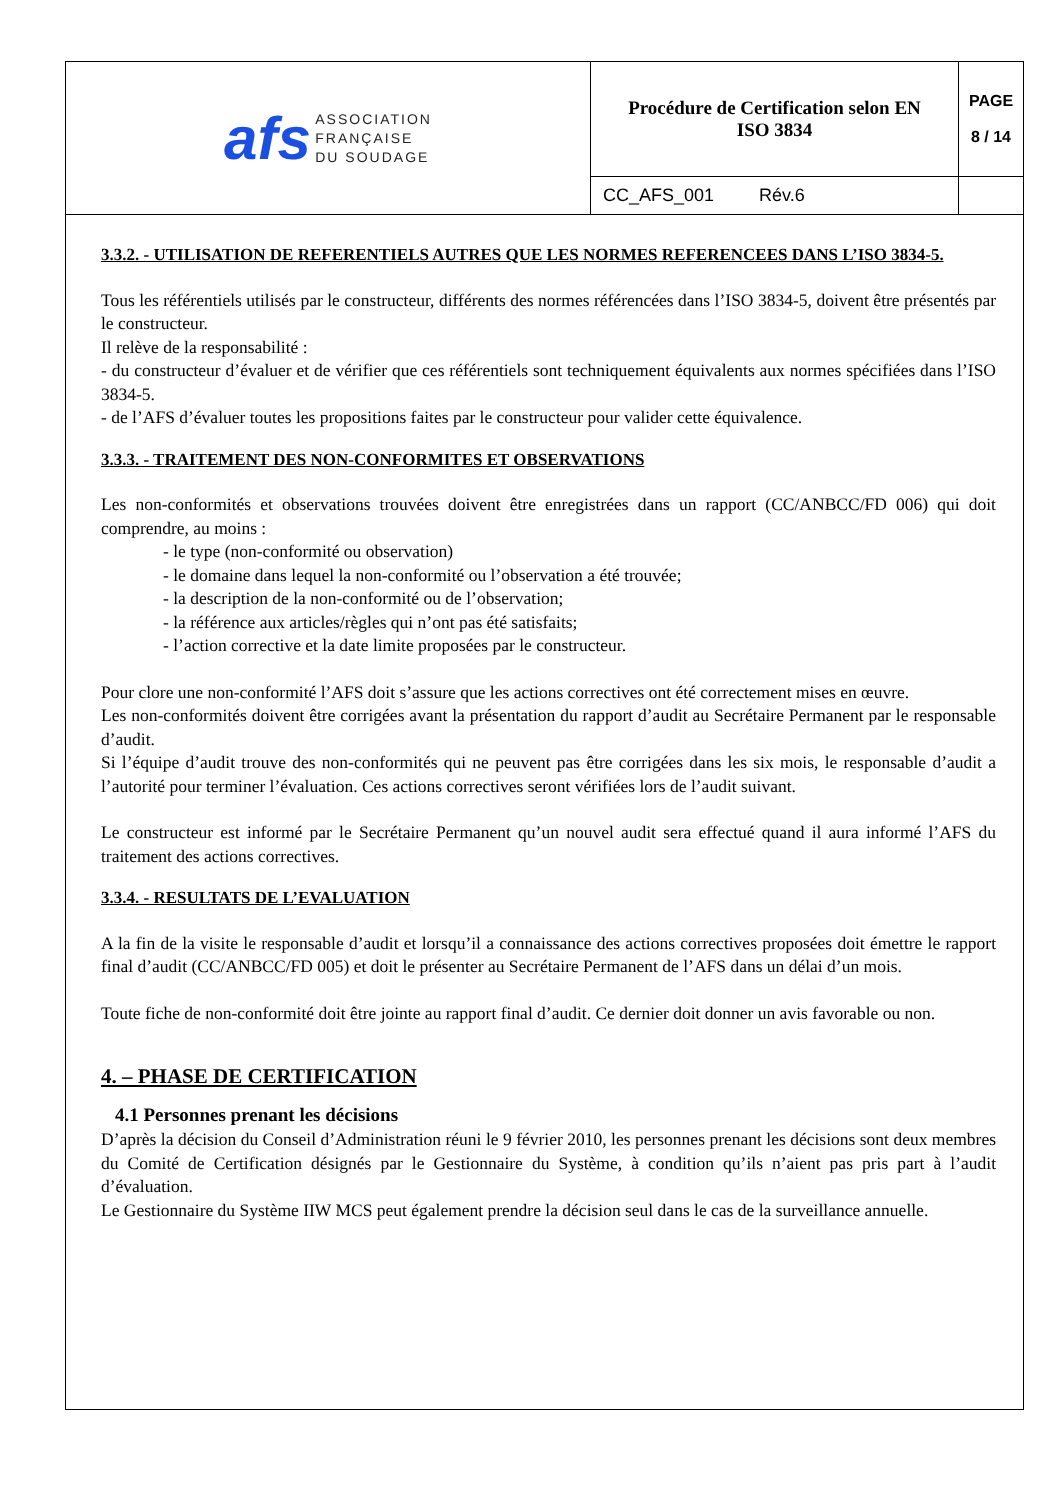| afs ASSOCIATION FRANÇAISE DU SOUDAGE | Procédure de Certification selon EN ISO 3834 | PAGE 8 / 14 |
| | CC_AFS_001 Rév.6 | |
3.3.2. - UTILISATION DE REFERENTIELS AUTRES QUE LES NORMES REFERENCEES DANS L’ISO 3834-5.
Tous les référentiels utilisés par le constructeur, différents des normes référencées dans l’ISO 3834-5, doivent être présentés par le constructeur.
Il relève de la responsabilité :
- du constructeur d’évaluer et de vérifier que ces référentiels sont techniquement équivalents aux normes spécifiées dans l’ISO 3834-5.
- de l’AFS d’évaluer toutes les propositions faites par le constructeur pour valider cette équivalence.
3.3.3. - TRAITEMENT DES NON-CONFORMITES ET OBSERVATIONS
Les non-conformités et observations trouvées doivent être enregistrées dans un rapport (CC/ANBCC/FD 006) qui doit comprendre, au moins :
- le type (non-conformité ou observation)
- le domaine dans lequel la non-conformité ou l’observation a été trouvée;
- la description de la non-conformité ou de l’observation;
- la référence aux articles/règles qui n’ont pas été satisfaits;
- l’action corrective et la date limite proposées par le constructeur.
Pour clore une non-conformité l’AFS doit s’assure que les actions correctives ont été correctement mises en œuvre.
Les non-conformités doivent être corrigées avant la présentation du rapport d’audit au Secrétaire Permanent par le responsable d’audit.
Si l’équipe d’audit trouve des non-conformités qui ne peuvent pas être corrigées dans les six mois, le responsable d’audit a l’autorité pour terminer l’évaluation. Ces actions correctives seront vérifiées lors de l’audit suivant.
Le constructeur est informé par le Secrétaire Permanent qu’un nouvel audit sera effectué quand il aura informé l’AFS du traitement des actions correctives.
3.3.4. - RESULTATS DE L’EVALUATION
A la fin de la visite le responsable d’audit et lorsqu’il a connaissance des actions correctives proposées doit émettre le rapport final d’audit (CC/ANBCC/FD 005) et doit le présenter au Secrétaire Permanent de l’AFS dans un délai d’un mois.
Toute fiche de non-conformité doit être jointe au rapport final d’audit. Ce dernier doit donner un avis favorable ou non.
4. – PHASE DE CERTIFICATION
4.1 Personnes prenant les décisions
D’après la décision du Conseil d’Administration réuni le 9 février 2010, les personnes prenant les décisions sont deux membres du Comité de Certification désignés par le Gestionnaire du Système, à condition qu’ils n’aient pas pris part à l’audit d’évaluation.
Le Gestionnaire du Système IIW MCS peut également prendre la décision seul dans le cas de la surveillance annuelle.